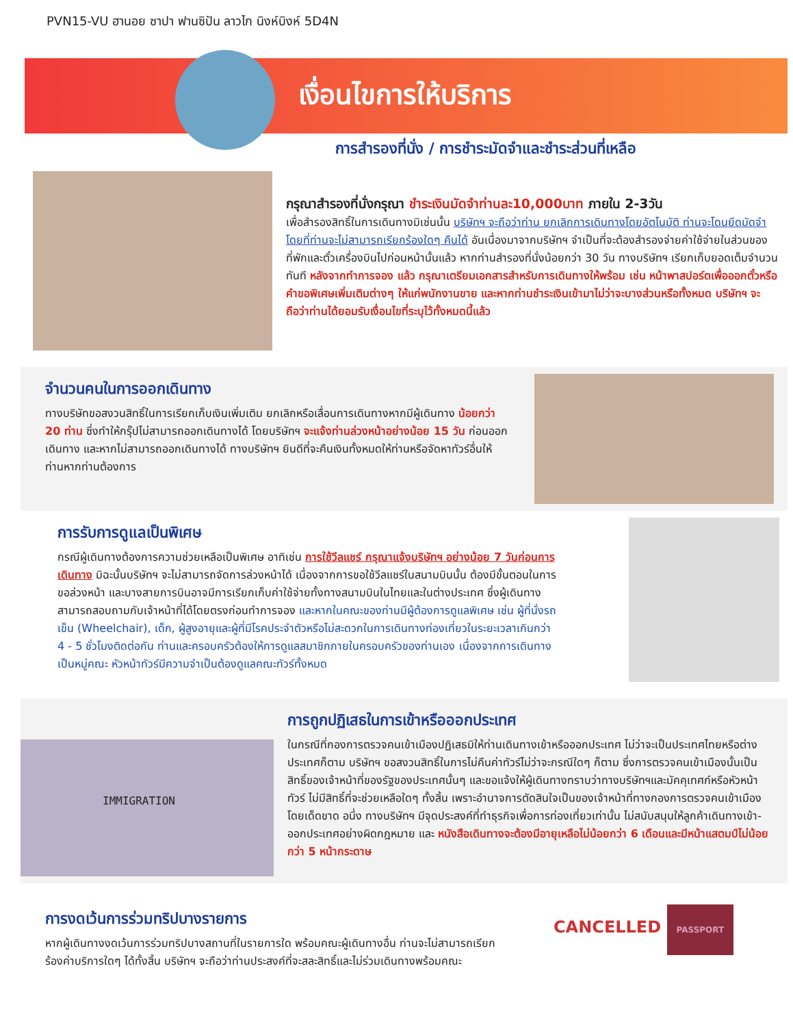PVN15-VU ฮานอย ซาปา ฟานซิปัน ลาวไก นิงห์บิงห์ 5D4N
เงื่อนไขการให้บริการ
การสำรองที่นั่ง / การชำระมัดจำและชำระส่วนที่เหลือ
กรุณาสำรองที่นั่งกรุณา ชำระเงินมัดจำท่านละ10,000บาท ภายใน 2-3วัน
เพื่อสำรองสิทธิ์ในการเดินทางมิเช่นนั้น บริษัทฯ จะถือว่าท่าน ยกเลิกการเดินทางโดยอัตโนมัติ ท่านจะโดนยึดมัดจำโดยที่ท่านจะไม่สามารถเรียกร้องใดๆ คืนได้ อันเนื่องมาจากบริษัทฯ จำเป็นที่จะต้องสำรองจ่ายค่าใช้จ่ายในส่วนของที่พักและตั๋วเครื่องบินไปก่อนหน้านั้นแล้ว หากท่านสำรองที่นั่งน้อยกว่า 30 วัน ทางบริษัทฯ เรียกเก็บยอดเต็มจำนวนทันที หลังจากทำการจอง แล้ว กรุณาเตรียมเอกสารสำหรับการเดินทางให้พร้อม เช่น หน้าพาสปอร์ตเพื่อออกตั๋วหรือคำขอพิเศษเพิ่มเติมต่างๆ ให้แก่พนักงานขาย และหากท่านชำระเงินเข้ามาไม่ว่าจะบางส่วนหรือทั้งหมด บริษัทฯ จะถือว่าท่านได้ยอมรับเงื่อนไขที่ระบุไว้ทั้งหมดนี้แล้ว
จำนวนคนในการออกเดินทาง
ทางบริษัทขอสงวนสิทธิ์ในการเรียกเก็บเงินเพิ่มเติม ยกเลิกหรือเลื่อนการเดินทางหากมีผู้เดินทาง น้อยกว่า 20 ท่าน ซึ่งทำให้กรุ๊ปไม่สามารถออกเดินทางได้ โดยบริษัทฯ จะแจ้งท่านล่วงหน้าอย่างน้อย 15 วัน ก่อนออกเดินทาง และหากไม่สามารถออกเดินทางได้ ทางบริษัทฯ ยินดีที่จะคืนเงินทั้งหมดให้ท่านหรือจัดหาทัวร์อื่นให้ท่านหากท่านต้องการ
การรับการดูแลเป็นพิเศษ
กรณีผู้เดินทางต้องการความช่วยเหลือเป็นพิเศษ อาทิเช่น การใช้วีลแชร์ กรุณาแจ้งบริษัทฯ อย่างน้อย 7 วันก่อนการเดินทาง มิฉะนั้นบริษัทฯ จะไม่สามารถจัดการล่วงหน้าได้ เนื่องจากการขอใช้วีลแชร์ในสนามบินนั้น ต้องมีขั้นตอนในการขอล่วงหน้า และบางสายการบินอาจมีการเรียกเก็บค่าใช้จ่ายทั้งทางสนามบินในไทยและในต่างประเทศ ซึ่งผู้เดินทางสามารถสอบถามกับเจ้าหน้าที่ได้โดยตรงก่อนทำการจอง และหากในคณะของท่านมีผู้ต้องการดูแลพิเศษ เช่น ผู้ที่นั่งรถเข็น (Wheelchair), เด็ก, ผู้สูงอายุและผู้ที่มีโรคประจำตัวหรือไม่สะดวกในการเดินทางท่องเที่ยวในระยะเวลาเกินกว่า 4 - 5 ชั่วโมงติดต่อกัน ท่านและครอบครัวต้องให้การดูแลสมาชิกภายในครอบครัวของท่านเอง เนื่องจากการเดินทางเป็นหมู่คณะ หัวหน้าทัวร์มีความจำเป็นต้องดูแลคณะทัวร์ทั้งหมด
IMMIGRATION
การถูกปฏิเสธในการเข้าหรือออกประเทศ
ในกรณีที่กองการตรวจคนเข้าเมืองปฏิเสธมิให้ท่านเดินทางเข้าหรือออกประเทศ ไม่ว่าจะเป็นประเทศไทยหรือต่างประเทศก็ตาม บริษัทฯ ขอสงวนสิทธิ์ในการไม่คืนค่าทัวร์ไม่ว่าจะกรณีใดๆ ก็ตาม ซึ่งการตรวจคนเข้าเมืองนั้นเป็นสิทธิ์ของเจ้าหน้าที่ของรัฐของประเทศนั้นๆ และขอแจ้งให้ผู้เดินทางทราบว่าทางบริษัทฯและมัคคุเทศก์หรือหัวหน้าทัวร์ ไม่มีสิทธิ์ที่จะช่วยเหลือใดๆ ทั้งสิ้น เพราะอำนาจการตัดสินใจเป็นของเจ้าหน้าที่ทางกองการตรวจคนเข้าเมืองโดยเด็ดขาด อนึ่ง ทางบริษัทฯ มีจุดประสงค์ที่ทำธุรกิจเพื่อการท่องเที่ยวเท่านั้น ไม่สนับสนุนให้ลูกค้าเดินทางเข้า-ออกประเทศอย่างผิดกฎหมาย และ หนังสือเดินทางจะต้องมีอายุเหลือไม่น้อยกว่า 6 เดือนและมีหน้าแสตมป์ไม่น้อยกว่า 5 หน้ากระดาษ
การงดเว้นการร่วมทริปบางรายการ
หากผู้เดินทางงดเว้นการร่วมทริปบางสถานที่ในรายการใด พร้อมคณะผู้เดินทางอื่น ท่านจะไม่สามารถเรียกร้องค่าบริการใดๆ ได้ทั้งสิ้น บริษัทฯ จะถือว่าท่านประสงค์ที่จะสละสิทธิ์และไม่ร่วมเดินทางพร้อมคณะ
CANCELLED PASSPORT